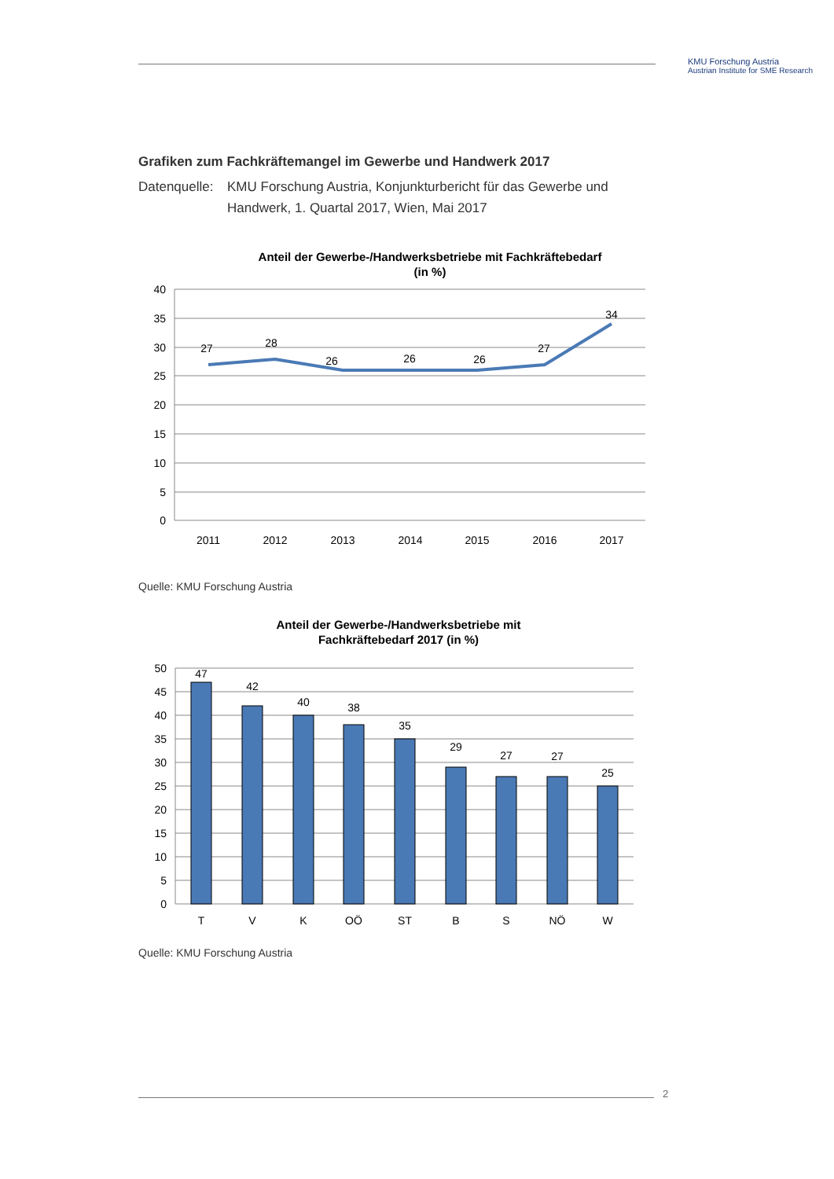KMU Forschung Austria
Austrian Institute for SME Research
Grafiken zum Fachkräftemangel im Gewerbe und Handwerk 2017
Datenquelle: KMU Forschung Austria, Konjunkturbericht für das Gewerbe und Handwerk, 1. Quartal 2017, Wien, Mai 2017
Anteil der Gewerbe-/Handwerksbetriebe mit Fachkräftebedarf
(in %)
40
35
30
25
20
15
10
5
0
27
28
26
26
26
27
34
2011
2012
2013
2014
2015
2016
2017
Quelle: KMU Forschung Austria
Anteil der Gewerbe-/Handwerksbetriebe mit
Fachkräftebedarf 2017 (in %)
50
45
40
35
30
25
20
15
10
5
0
47
42
40
38
35
29
27
27
25
T
V
K
OÖ
ST
B
S
NÖ
W
Quelle: KMU Forschung Austria
2